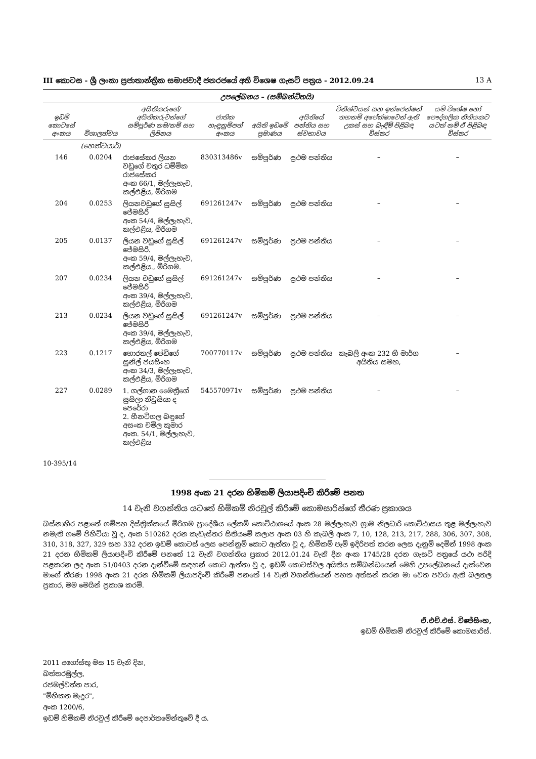III කොටස - ශ්‍රී ලංකා ප්‍රජාතාන්ත්‍රික සමාජවාදී ජනරජයේ අති විශෙෂ ගැසට් පත්‍රය - 2012.09.24 13 A
උපලේඛනය – (සම්බන්ධිතයි)
| ඉඩම් කොටසේ අංකය | විශාලත්වය | අයිතිකරුගේ/අයිතිකරුවන්ගේ සම්පූර්ණ නම/නම් සහ ලිපිනය | ජාතික හැඳුනුම්පත් අංකය | අයිති ඉඩමේ ප්‍රමාණය | අයිතියේ පන්තිය සහ ස්වභාවය | විනිශ්චයන් සහ ඉන්ජෙන්ෂන් තහනම් අපේක්ෂාවෙන් ඇති උකස් සහ බැඳීම් පිළිබඳ විස්තර | යම් විශේෂ හෝ පෞද්ගලික නීතියකට යටත් නම් ඒ පිළිබඳ විස්තර |
| --- | --- | --- | --- | --- | --- | --- | --- |
| | (හෙක්ටයාර්) | | | | | | |
| 146 | 0.0204 | රාජසේකර ලියන වඩුගේ චතුර ධම්මික රාජසේකර අංක 66/1, මල්ලැහැව, කල්එළිය, මීරිගම | 830313486v | සම්පූර්ණ | ප්‍රථම පන්තිය | – | – |
| 204 | 0.0253 | ලියනවඩුගේ සුසිල් ජේමසිරි අංක 54/4, මල්ලැහැව, කල්එළිය, මීරිගම | 691261247v | සම්පූර්ණ | ප්‍රථම පන්තිය | – | – |
| 205 | 0.0137 | ලියන වඩුගේ සුසිල් ජේමසිරි. අංක 59/4, මල්ලැහැව, කල්එළිය., මීරිගම. | 691261247v | සම්පූර්ණ | ප්‍රථම පන්තිය | – | – |
| 207 | 0.0234 | ලියන වඩුගේ සුසිල් ජේමසිරි අංක 39/4, මල්ලැහැව, කල්එළිය, මීරිගම | 691261247v | සම්පූර්ණ | ප්‍රථම පන්තිය | – | – |
| 213 | 0.0234 | ලියන වඩුගේ සුසිල් ජේමසිරි අංක 39/4, මල්ලැහැව, කල්එළිය, මීරිගම | 691261247v | සම්පූර්ණ | ප්‍රථම පන්තිය | – | – |
| 223 | 0.1217 | හොරතල් පේඩිගේ සුනිල් ජයසිංහ අංක 34/3, මල්ලැහැව, කල්එළිය, මීරිගම | 700770117v | සම්පූර්ණ | ප්‍රථම පන්තිය | කැබලි අංක 232 හි මාර්ග අයිතිය සමහ, | – |
| 227 | 0.0289 | 1. ගල්ගාන මෛත්‍රීගේ සුසිලා නිවුසියා ද පෙරේරා 2. හීනටිගල බඳුගේ අසංක චමිල කුමාර අංක. 54/1, මල්ලැහැව, කල්එළිය | 545570971v | සම්පූර්ණ | ප්‍රථම පන්තිය | – | – |
10-395/14
1998 අංක 21 දරන හිමිකම් ලියාපදිංචි කිරීමේ පනත
14 වැනි වගන්තිය යටතේ හිමිකම් නිරවුල් කිරීමේ කොමසාරිස්ගේ තීරණ ප්‍රකාශය
බස්නාහිර පළාතේ ගම්පහ දිස්ත්‍රික්කයේ මීරිගම ප්‍රාදේශීය ලේකම් කොට්ඨාශයේ අංක 28 මල්ලැහැව ග්‍රාම නිලධාරි කොට්ඨාසය තුළ මල්ලැහැව නමැති ගමේ පිහිටියා වූ ද, අංක 510262 දරන කැඩැස්තර සිතියමේ කලාප අංක 03 හි කැබලි අංක 7, 10, 128, 213, 217, 288, 306, 307, 308, 310, 318, 327, 329 සහ 332 දරන ඉඩම් කොටස් ලෙස පෙන්නුම් කොට ඇත්තා වූ ද, හිමිකම් පෑම් ඉදිරිපත් කරන ලෙස දැනුම් දෙමින් 1998 අංක 21 දරන හිමිකම් ලියාපදිංචි කිරීමේ පනතේ 12 වැනි වගන්තිය ප්‍රකාර 2012.01.24 වැනි දින අංක 1745/28 දරන ගැසට් පත්‍රයේ යථා පරිදි පළකරන ලද අංක 51/0403 දරන දැන්වීමේ සඳහන් කොට ඇත්තා වූ ද, ඉඩම් කොටස්වල අයිතිය සම්බන්ධයෙන් මෙහි උපලේඛනයේ දැක්වෙන මාගේ තීරණ 1998 අංක 21 දරන හිමිකම් ලියාපදිංචි කිරීමේ පනතේ 14 වැනි වගන්තියෙන් පහත අත්සන් කරන මා වෙත පවරා ඇති බලතල ප්‍රකාර, මම මෙයින් ප්‍රකාශ කරමි.
ඒ.එච්.එස්. විජේසිංහ,
ඉඩම් හිමිකම් නිරවුල් කිරීමේ කොමසාරිස්.
2011 අගෝස්තු මස 15 වැනි දින,
බත්තරමුල්ල,
රජමල්වත්ත පාර,
"මිහිකත මැදුර",
අංක 1200/6,
ඉඩම් හිමිකම් නිරවුල් කිරීමේ දෙපාර්තමේන්තුවේ දී ය.